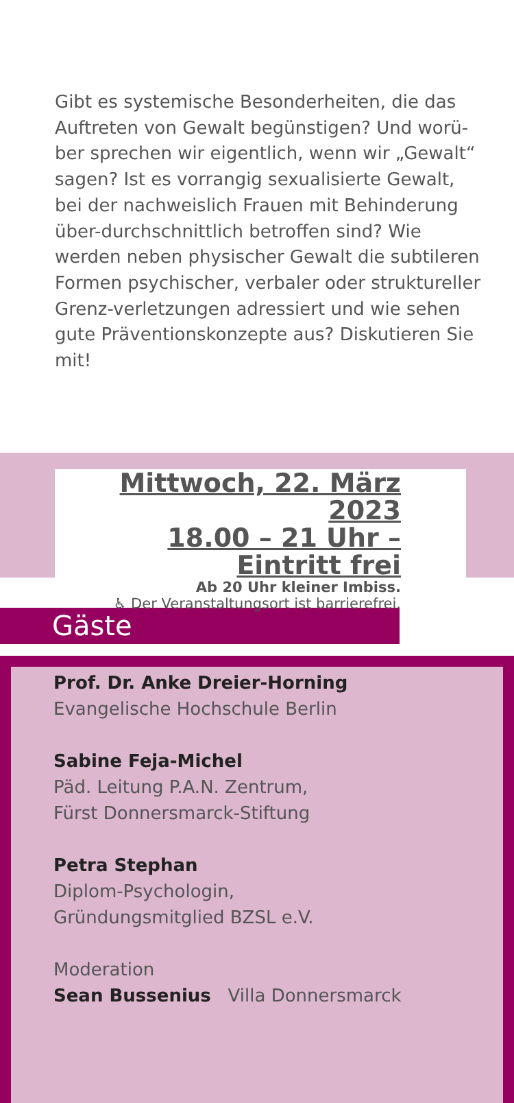Gibt es systemische Besonderheiten, die das Auftreten von Gewalt begünstigen? Und worü-ber sprechen wir eigentlich, wenn wir „Gewalt“ sagen? Ist es vorrangig sexualisierte Gewalt, bei der nachweislich Frauen mit Behinderung über-durchschnittlich betroffen sind? Wie werden neben physischer Gewalt die subtileren Formen psychischer, verbaler oder struktureller Grenz-verletzungen adressiert und wie sehen gute Präventionskonzepte aus? Diskutieren Sie mit!
Mittwoch, 22. März 2023
18.00 – 21 Uhr – Eintritt frei
Ab 20 Uhr kleiner Imbiss.
♿ Der Veranstaltungsort ist barrierefrei.
Gäste
Prof. Dr. Anke Dreier-Horning
Evangelische Hochschule Berlin
Sabine Feja-Michel
Päd. Leitung P.A.N. Zentrum,
Fürst Donnersmarck-Stiftung
Petra Stephan
Diplom-Psychologin,
Gründungsmitglied BZSL e.V.
Moderation
Sean Bussenius Villa Donnersmarck